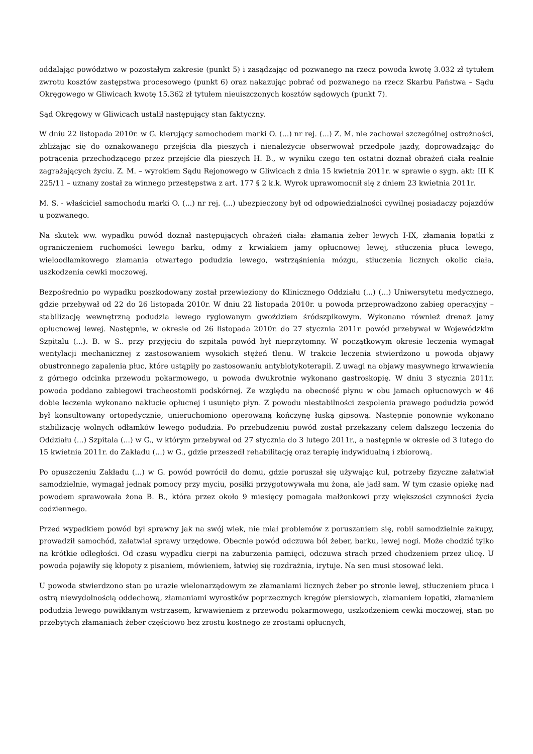oddalając powództwo w pozostałym zakresie (punkt 5) i zasądzając od pozwanego na rzecz powoda kwotę 3.032 zł tytułem zwrotu kosztów zastępstwa procesowego (punkt 6) oraz nakazując pobrać od pozwanego na rzecz Skarbu Państwa – Sądu Okręgowego w Gliwicach kwotę 15.362 zł tytułem nieuiszczonych kosztów sądowych (punkt 7).
Sąd Okręgowy w Gliwicach ustalił następujący stan faktyczny.
W dniu 22 listopada 2010r. w G. kierujący samochodem marki O. (...) nr rej. (...) Z. M. nie zachował szczególnej ostrożności, zbliżając się do oznakowanego przejścia dla pieszych i nienależycie obserwował przedpole jazdy, doprowadzając do potrącenia przechodzącego przez przejście dla pieszych H. B., w wyniku czego ten ostatni doznał obrażeń ciała realnie zagrażających życiu. Z. M. – wyrokiem Sądu Rejonowego w Gliwicach z dnia 15 kwietnia 2011r. w sprawie o sygn. akt: III K 225/11 – uznany został za winnego przestępstwa z art. 177 § 2 k.k. Wyrok uprawomocnił się z dniem 23 kwietnia 2011r.
M. S. - właściciel samochodu marki O. (...) nr rej. (...) ubezpieczony był od odpowiedzialności cywilnej posiadaczy pojazdów u pozwanego.
Na skutek ww. wypadku powód doznał następujących obrażeń ciała: złamania żeber lewych I-IX, złamania łopatki z ograniczeniem ruchomości lewego barku, odmy z krwiakiem jamy opłucnowej lewej, stłuczenia płuca lewego, wieloodłamkowego złamania otwartego podudzia lewego, wstrząśnienia mózgu, stłuczenia licznych okolic ciała, uszkodzenia cewki moczowej.
Bezpośrednio po wypadku poszkodowany został przewieziony do Klinicznego Oddziału (...) (...) Uniwersytetu medycznego, gdzie przebywał od 22 do 26 listopada 2010r. W dniu 22 listopada 2010r. u powoda przeprowadzono zabieg operacyjny – stabilizację wewnętrzną podudzia lewego ryglowanym gwoździem śródszpikowym. Wykonano również drenaż jamy opłucnowej lewej. Następnie, w okresie od 26 listopada 2010r. do 27 stycznia 2011r. powód przebywał w Wojewódzkim Szpitalu (...). B. w S.. przy przyjęciu do szpitala powód był nieprzytomny. W początkowym okresie leczenia wymagał wentylacji mechanicznej z zastosowaniem wysokich stężeń tlenu. W trakcie leczenia stwierdzono u powoda objawy obustronnego zapalenia płuc, które ustąpiły po zastosowaniu antybiotykoterapii. Z uwagi na objawy masywnego krwawienia z górnego odcinka przewodu pokarmowego, u powoda dwukrotnie wykonano gastroskopię. W dniu 3 stycznia 2011r. powoda poddano zabiegowi tracheostomii podskórnej. Ze względu na obecność płynu w obu jamach opłucnowych w 46 dobie leczenia wykonano nakłucie opłucnej i usunięto płyn. Z powodu niestabilności zespolenia prawego podudzia powód był konsultowany ortopedycznie, unieruchomiono operowaną kończynę łuską gipsową. Następnie ponownie wykonano stabilizację wolnych odłamków lewego podudzia. Po przebudzeniu powód został przekazany celem dalszego leczenia do Oddziału (...) Szpitala (...) w G., w którym przebywał od 27 stycznia do 3 lutego 2011r., a następnie w okresie od 3 lutego do 15 kwietnia 2011r. do Zakładu (...) w G., gdzie przeszedł rehabilitację oraz terapię indywidualną i zbiorową.
Po opuszczeniu Zakładu (...) w G. powód powrócił do domu, gdzie poruszał się używając kul, potrzeby fizyczne załatwiał samodzielnie, wymagał jednak pomocy przy myciu, posiłki przygotowywała mu żona, ale jadł sam. W tym czasie opiekę nad powodem sprawowała żona B. B., która przez około 9 miesięcy pomagała małżonkowi przy większości czynności życia codziennego.
Przed wypadkiem powód był sprawny jak na swój wiek, nie miał problemów z poruszaniem się, robił samodzielnie zakupy, prowadził samochód, załatwiał sprawy urzędowe. Obecnie powód odczuwa ból żeber, barku, lewej nogi. Może chodzić tylko na krótkie odległości. Od czasu wypadku cierpi na zaburzenia pamięci, odczuwa strach przed chodzeniem przez ulicę. U powoda pojawiły się kłopoty z pisaniem, mówieniem, łatwiej się rozdrażnia, irytuje. Na sen musi stosować leki.
U powoda stwierdzono stan po urazie wielonarządowym ze złamaniami licznych żeber po stronie lewej, stłuczeniem płuca i ostrą niewydolnością oddechową, złamaniami wyrostków poprzecznych kręgów piersiowych, złamaniem łopatki, złamaniem podudzia lewego powikłanym wstrząsem, krwawieniem z przewodu pokarmowego, uszkodzeniem cewki moczowej, stan po przebytych złamaniach żeber częściowo bez zrostu kostnego ze zrostami opłucnych,